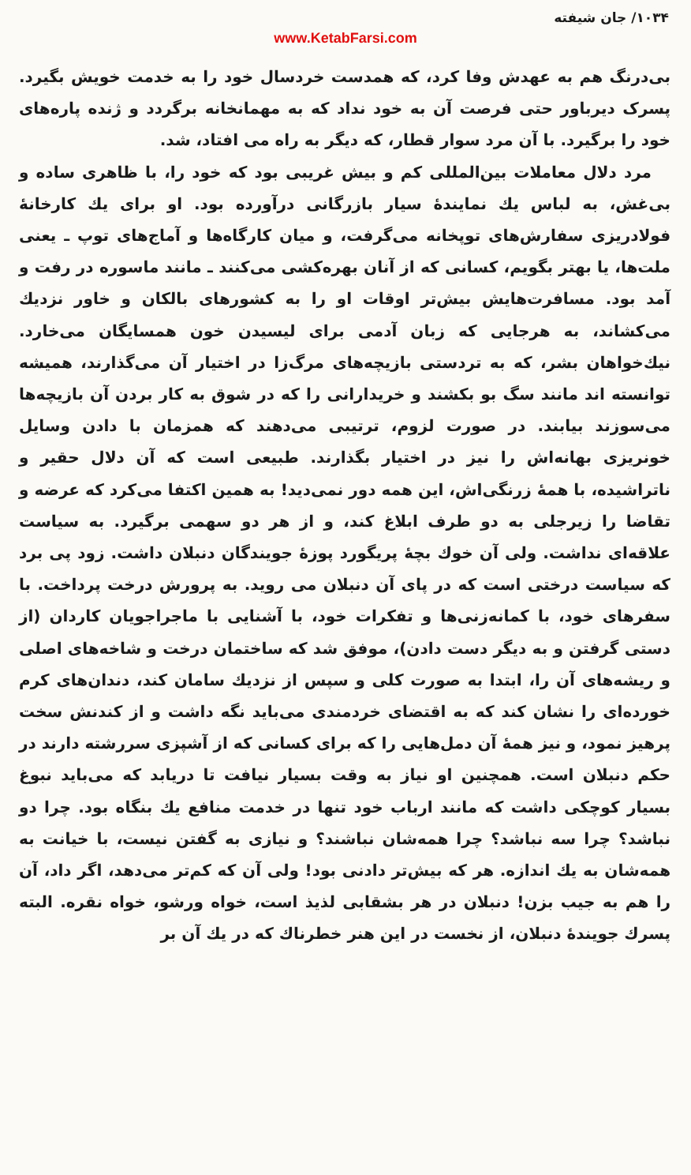۱۰۳۴/ جان شیفته
www.KetabFarsi.com
بی‌درنگ هم به عهدش وفا کرد، که همدست خردسال خود را به خدمت خویش بگیرد. پسرک دیرباور حتی فرصت آن به خود نداد که به مهمانخانه برگردد و ژنده پاره‌های خود را برگیرد. با آن مرد سوار قطار، که دیگر به راه می افتاد، شد.
مرد دلال معاملات بین‌المللی کم و بیش غریبی بود که خود را، با ظاهری ساده و بی‌غش، به لباس یك نمایندهٔ سیار بازرگانی درآورده بود. او برای یك کارخانهٔ فولادریزی سفارش‌های توپخانه می‌گرفت، و میان کارگاه‌ها و آماج‌های توپ ـ یعنی ملت‌ها، یا بهتر بگویم، کسانی که از آنان بهره‌کشی می‌کنند ـ مانند ماسوره در رفت و آمد بود. مسافرت‌هایش بیش‌تر اوقات او را به کشورهای بالکان و خاور نزدیك می‌کشاند، به هرجایی که زبان آدمی برای لیسیدن خون همسایگان می‌خارد. نیك‌خواهان بشر، که به تردستی بازیچه‌های مرگ‌زا در اختیار آن می‌گذارند، همیشه توانسته اند مانند سگ بو بکشند و خریدارانی را که در شوق به کار بردن آن بازیچه‌ها می‌سوزند بیابند. در صورت لزوم، ترتیبی می‌دهند که همزمان با دادن وسایل خونریزی بهانه‌اش را نیز در اختیار بگذارند. طبیعی است که آن دلال حقیر و ناتراشیده، با همهٔ زرنگی‌اش، این همه دور نمی‌دید! به همین اکتفا می‌کرد که عرضه و تقاضا را زیرجلی به دو طرف ابلاغ کند، و از هر دو سهمی برگیرد. به سیاست علاقه‌ای نداشت. ولی آن خوك بچهٔ پریگورد پوزهٔ جویندگان دنبلان داشت. زود پی برد که سیاست درختی است که در پای آن دنبلان می روید. به پرورش درخت پرداخت. با سفرهای خود، با کمانه‌زنی‌ها و تفکرات خود، با آشنایی با ماجراجویان کاردان (از دستی گرفتن و به دیگر دست دادن)، موفق شد که ساختمان درخت و شاخه‌های اصلی و ریشه‌های آن را، ابتدا به صورت کلی و سپس از نزدیك سامان کند، دندان‌های کرم خورده‌ای را نشان کند که به اقتضای خردمندی می‌باید نگه داشت و از کندنش سخت پرهیز نمود، و نیز همهٔ آن دمل‌هایی را که برای کسانی که از آشپزی سررشته دارند در حکم دنبلان است. همچنین او نیاز به وقت بسیار نیافت تا دریابد که می‌باید نبوغ بسیار کوچکی داشت که مانند ارباب خود تنها در خدمت منافع یك بنگاه بود. چرا دو نباشد؟ چرا سه نباشد؟ چرا همه‌شان نباشند؟ و نیازی به گفتن نیست، با خیانت به همه‌شان به یك اندازه. هر که بیش‌تر دادنی بود! ولی آن که کم‌تر می‌دهد، اگر داد، آن را هم به جیب بزن! دنبلان در هر بشقابی لذیذ است، خواه ورشو، خواه نقره. البته پسرك جویندهٔ دنبلان، از نخست در این هنر خطرناك که در یك آن بر